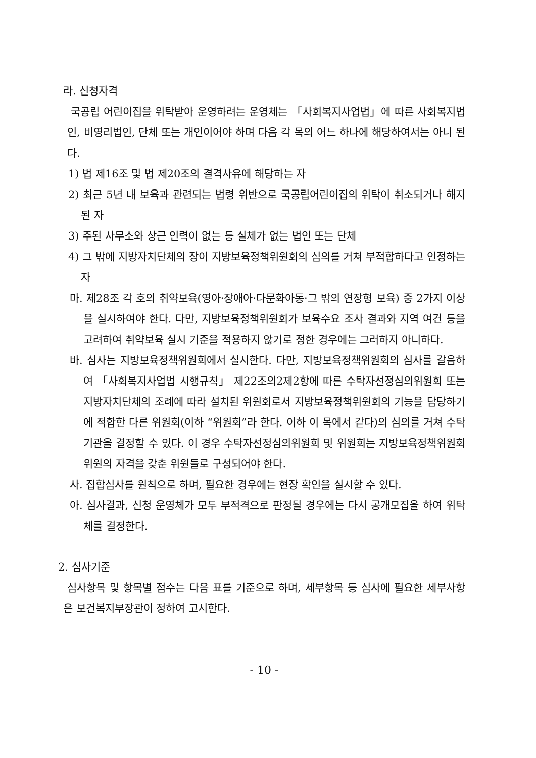라. 신청자격
국공립 어린이집을 위탁받아 운영하려는 운영체는 「사회복지사업법」에 따른 사회복지법인, 비영리법인, 단체 또는 개인이어야 하며 다음 각 목의 어느 하나에 해당하여서는 아니 된다.
1) 법 제16조 및 법 제20조의 결격사유에 해당하는 자
2) 최근 5년 내 보육과 관련되는 법령 위반으로 국공립어린이집의 위탁이 취소되거나 해지된 자
3) 주된 사무소와 상근 인력이 없는 등 실체가 없는 법인 또는 단체
4) 그 밖에 지방자치단체의 장이 지방보육정책위원회의 심의를 거쳐 부적합하다고 인정하는 자
마. 제28조 각 호의 취약보육(영아·장애아·다문화아동·그 밖의 연장형 보육) 중 2가지 이상을 실시하여야 한다. 다만, 지방보육정책위원회가 보육수요 조사 결과와 지역 여건 등을 고려하여 취약보육 실시 기준을 적용하지 않기로 정한 경우에는 그러하지 아니하다.
바. 심사는 지방보육정책위원회에서 실시한다. 다만, 지방보육정책위원회의 심사를 갈음하여 「사회복지사업법 시행규칙」 제22조의2제2항에 따른 수탁자선정심의위원회 또는 지방자치단체의 조례에 따라 설치된 위원회로서 지방보육정책위원회의 기능을 담당하기에 적합한 다른 위원회(이하 “위원회”라 한다. 이하 이 목에서 같다)의 심의를 거쳐 수탁기관을 결정할 수 있다. 이 경우 수탁자선정심의위원회 및 위원회는 지방보육정책위원회 위원의 자격을 갖춘 위원들로 구성되어야 한다.
사. 집합심사를 원칙으로 하며, 필요한 경우에는 현장 확인을 실시할 수 있다.
아. 심사결과, 신청 운영체가 모두 부적격으로 판정될 경우에는 다시 공개모집을 하여 위탁체를 결정한다.
2. 심사기준
심사항목 및 항목별 점수는 다음 표를 기준으로 하며, 세부항목 등 심사에 필요한 세부사항은 보건복지부장관이 정하여 고시한다.
- 10 -